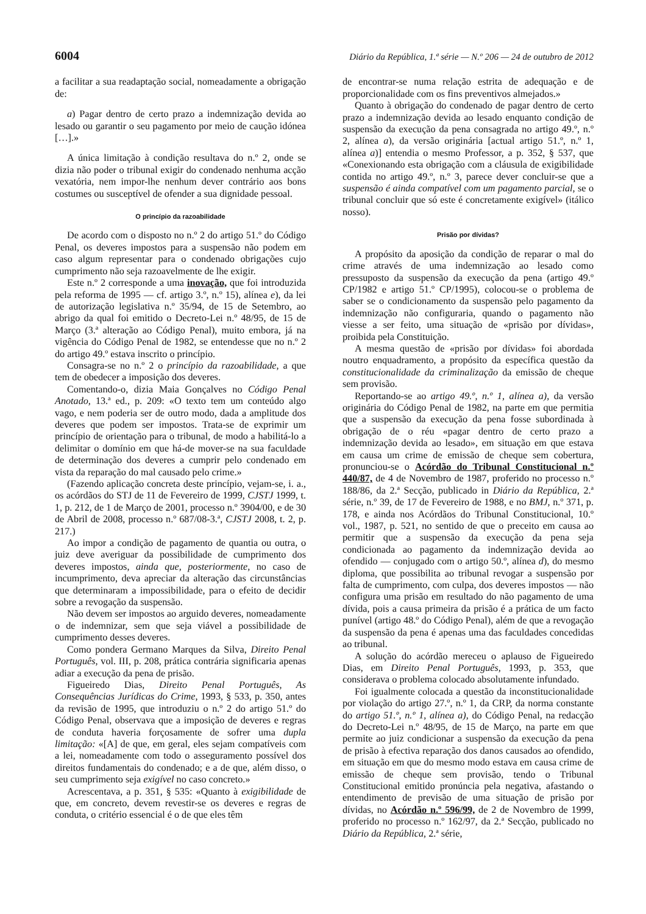6004 Diário da República, 1.ª série — N.º 206 — 24 de outubro de 2012
a facilitar a sua readaptação social, nomeadamente a obrigação de:
a) Pagar dentro de certo prazo a indemnização devida ao lesado ou garantir o seu pagamento por meio de caução idónea […].»
A única limitação à condição resultava do n.º 2, onde se dizia não poder o tribunal exigir do condenado nenhuma acção vexatória, nem impor-lhe nenhum dever contrário aos bons costumes ou susceptível de ofender a sua dignidade pessoal.
O princípio da razoabilidade
De acordo com o disposto no n.º 2 do artigo 51.º do Código Penal, os deveres impostos para a suspensão não podem em caso algum representar para o condenado obrigações cujo cumprimento não seja razoavelmente de lhe exigir.
Este n.º 2 corresponde a uma inovação, que foi introduzida pela reforma de 1995 — cf. artigo 3.º, n.º 15), alínea e), da lei de autorização legislativa n.º 35/94, de 15 de Setembro, ao abrigo da qual foi emitido o Decreto-Lei n.º 48/95, de 15 de Março (3.ª alteração ao Código Penal), muito embora, já na vigência do Código Penal de 1982, se entendesse que no n.º 2 do artigo 49.º estava inscrito o princípio.
Consagra-se no n.º 2 o princípio da razoabilidade, a que tem de obedecer a imposição dos deveres.
Comentando-o, dizia Maia Gonçalves no Código Penal Anotado, 13.ª ed., p. 209: «O texto tem um conteúdo algo vago, e nem poderia ser de outro modo, dada a amplitude dos deveres que podem ser impostos. Trata-se de exprimir um princípio de orientação para o tribunal, de modo a habilitá-lo a delimitar o domínio em que há-de mover-se na sua faculdade de determinação dos deveres a cumprir pelo condenado em vista da reparação do mal causado pelo crime.»
(Fazendo aplicação concreta deste princípio, vejam-se, i. a., os acórdãos do STJ de 11 de Fevereiro de 1999, CJSTJ 1999, t. 1, p. 212, de 1 de Março de 2001, processo n.º 3904/00, e de 30 de Abril de 2008, processo n.º 687/08-3.ª, CJSTJ 2008, t. 2, p. 217.)
Ao impor a condição de pagamento de quantia ou outra, o juiz deve averiguar da possibilidade de cumprimento dos deveres impostos, ainda que, posteriormente, no caso de incumprimento, deva apreciar da alteração das circunstâncias que determinaram a impossibilidade, para o efeito de decidir sobre a revogação da suspensão.
Não devem ser impostos ao arguido deveres, nomeadamente o de indemnizar, sem que seja viável a possibilidade de cumprimento desses deveres.
Como pondera Germano Marques da Silva, Direito Penal Português, vol. III, p. 208, prática contrária significaria apenas adiar a execução da pena de prisão.
Figueiredo Dias, Direito Penal Português, As Consequências Jurídicas do Crime, 1993, § 533, p. 350, antes da revisão de 1995, que introduziu o n.º 2 do artigo 51.º do Código Penal, observava que a imposição de deveres e regras de conduta haveria forçosamente de sofrer uma dupla limitação: «[A] de que, em geral, eles sejam compatíveis com a lei, nomeadamente com todo o asseguramento possível dos direitos fundamentais do condenado; e a de que, além disso, o seu cumprimento seja exigível no caso concreto.»
Acrescentava, a p. 351, § 535: «Quanto à exigibilidade de que, em concreto, devem revestir-se os deveres e regras de conduta, o critério essencial é o de que eles têm
de encontrar-se numa relação estrita de adequação e de proporcionalidade com os fins preventivos almejados.»
Quanto à obrigação do condenado de pagar dentro de certo prazo a indemnização devida ao lesado enquanto condição de suspensão da execução da pena consagrada no artigo 49.º, n.º 2, alínea a), da versão originária [actual artigo 51.º, n.º 1, alínea a)] entendia o mesmo Professor, a p. 352, § 537, que «Conexionando esta obrigação com a cláusula de exigibilidade contida no artigo 49.º, n.º 3, parece dever concluir-se que a suspensão é ainda compatível com um pagamento parcial, se o tribunal concluir que só este é concretamente exigível» (itálico nosso).
Prisão por dívidas?
A propósito da aposição da condição de reparar o mal do crime através de uma indemnização ao lesado como pressuposto da suspensão da execução da pena (artigo 49.º CP/1982 e artigo 51.º CP/1995), colocou-se o problema de saber se o condicionamento da suspensão pelo pagamento da indemnização não configuraria, quando o pagamento não viesse a ser feito, uma situação de «prisão por dívidas», proibida pela Constituição.
A mesma questão de «prisão por dívidas» foi abordada noutro enquadramento, a propósito da específica questão da constitucionalidade da criminalização da emissão de cheque sem provisão.
Reportando-se ao artigo 49.º, n.º 1, alínea a), da versão originária do Código Penal de 1982, na parte em que permitia que a suspensão da execução da pena fosse subordinada à obrigação de o réu «pagar dentro de certo prazo a indemnização devida ao lesado», em situação em que estava em causa um crime de emissão de cheque sem cobertura, pronunciou-se o Acórdão do Tribunal Constitucional n.º 440/87, de 4 de Novembro de 1987, proferido no processo n.º 188/86, da 2.ª Secção, publicado in Diário da República, 2.ª série, n.º 39, de 17 de Fevereiro de 1988, e no BMJ, n.º 371, p. 178, e ainda nos Acórdãos do Tribunal Constitucional, 10.º vol., 1987, p. 521, no sentido de que o preceito em causa ao permitir que a suspensão da execução da pena seja condicionada ao pagamento da indemnização devida ao ofendido — conjugado com o artigo 50.º, alínea d), do mesmo diploma, que possibilita ao tribunal revogar a suspensão por falta de cumprimento, com culpa, dos deveres impostos — não configura uma prisão em resultado do não pagamento de uma dívida, pois a causa primeira da prisão é a prática de um facto punível (artigo 48.º do Código Penal), além de que a revogação da suspensão da pena é apenas uma das faculdades concedidas ao tribunal.
A solução do acórdão mereceu o aplauso de Figueiredo Dias, em Direito Penal Português, 1993, p. 353, que considerava o problema colocado absolutamente infundado.
Foi igualmente colocada a questão da inconstitucionalidade por violação do artigo 27.º, n.º 1, da CRP, da norma constante do artigo 51.º, n.º 1, alínea a), do Código Penal, na redacção do Decreto-Lei n.º 48/95, de 15 de Março, na parte em que permite ao juiz condicionar a suspensão da execução da pena de prisão à efectiva reparação dos danos causados ao ofendido, em situação em que do mesmo modo estava em causa crime de emissão de cheque sem provisão, tendo o Tribunal Constitucional emitido pronúncia pela negativa, afastando o entendimento de previsão de uma situação de prisão por dívidas, no Acórdão n.º 596/99, de 2 de Novembro de 1999, proferido no processo n.º 162/97, da 2.ª Secção, publicado no Diário da República, 2.ª série,